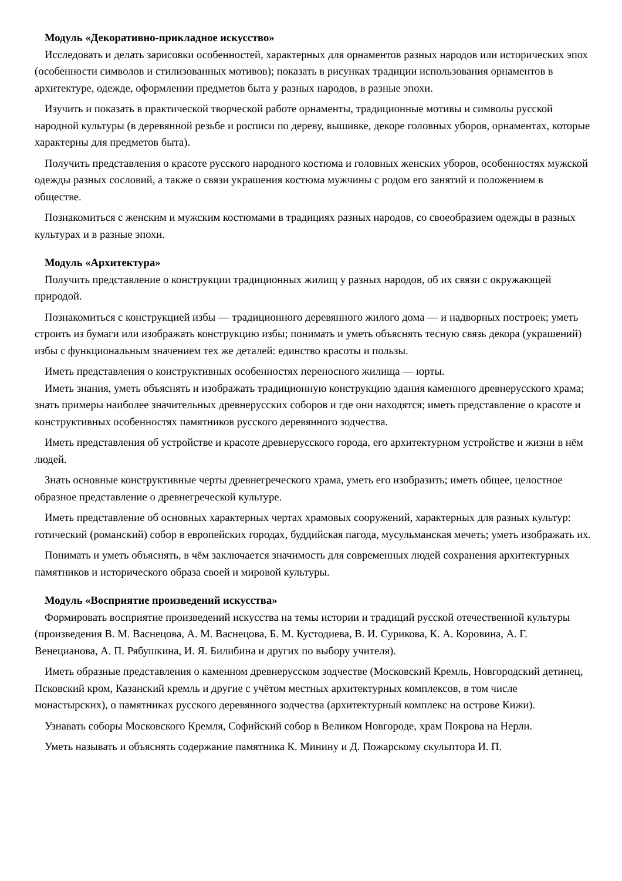Модуль «Декоративно-прикладное искусство»
Исследовать и делать зарисовки особенностей, характерных для орнаментов разных народов или исторических эпох (особенности символов и стилизованных мотивов); показать в рисунках традиции использования орнаментов в архитектуре, одежде, оформлении предметов быта у разных народов, в разные эпохи.
Изучить и показать в практической творческой работе орнаменты, традиционные мотивы и символы русской народной культуры (в деревянной резьбе и росписи по дереву, вышивке, декоре головных уборов, орнаментах, которые характерны для предметов быта).
Получить представления о красоте русского народного костюма и головных женских уборов, особенностях мужской одежды разных сословий, а также о связи украшения костюма мужчины с родом его занятий и положением в обществе.
Познакомиться с женским и мужским костюмами в традициях разных народов, со своеобразием одежды в разных культурах и в разные эпохи.
Модуль «Архитектура»
Получить представление о конструкции традиционных жилищ у разных народов, об их связи с окружающей природой.
Познакомиться с конструкцией избы — традиционного деревянного жилого дома — и надворных построек; уметь строить из бумаги или изображать конструкцию избы; понимать и уметь объяснять тесную связь декора (украшений) избы с функциональным значением тех же деталей: единство красоты и пользы.
Иметь представления о конструктивных особенностях переносного жилища — юрты.
Иметь знания, уметь объяснять и изображать традиционную конструкцию здания каменного древнерусского храма; знать примеры наиболее значительных древнерусских соборов и где они находятся; иметь представление о красоте и конструктивных особенностях памятников русского деревянного зодчества.
Иметь представления об устройстве и красоте древнерусского города, его архитектурном устройстве и жизни в нём людей.
Знать основные конструктивные черты древнегреческого храма, уметь его изобразить; иметь общее, целостное образное представление о древнегреческой культуре.
Иметь представление об основных характерных чертах храмовых сооружений, характерных для разных культур: готический (романский) собор в европейских городах, буддийская пагода, мусульманская мечеть; уметь изображать их.
Понимать и уметь объяснять, в чём заключается значимость для современных людей сохранения архитектурных памятников и исторического образа своей и мировой культуры.
Модуль «Восприятие произведений искусства»
Формировать восприятие произведений искусства на темы истории и традиций русской отечественной культуры (произведения В. М. Васнецова, А. М. Васнецова, Б. М. Кустодиева, В. И. Сурикова, К. А. Коровина, А. Г. Венецианова, А. П. Рябушкина, И. Я. Билибина и других по выбору учителя).
Иметь образные представления о каменном древнерусском зодчестве (Московский Кремль, Новгородский детинец, Псковский кром, Казанский кремль и другие с учётом местных архитектурных комплексов, в том числе монастырских), о памятниках русского деревянного зодчества (архитектурный комплекс на острове Кижи).
Узнавать соборы Московского Кремля, Софийский собор в Великом Новгороде, храм Покрова на Нерли.
Уметь называть и объяснять содержание памятника К. Минину и Д. Пожарскому скульптора И. П.